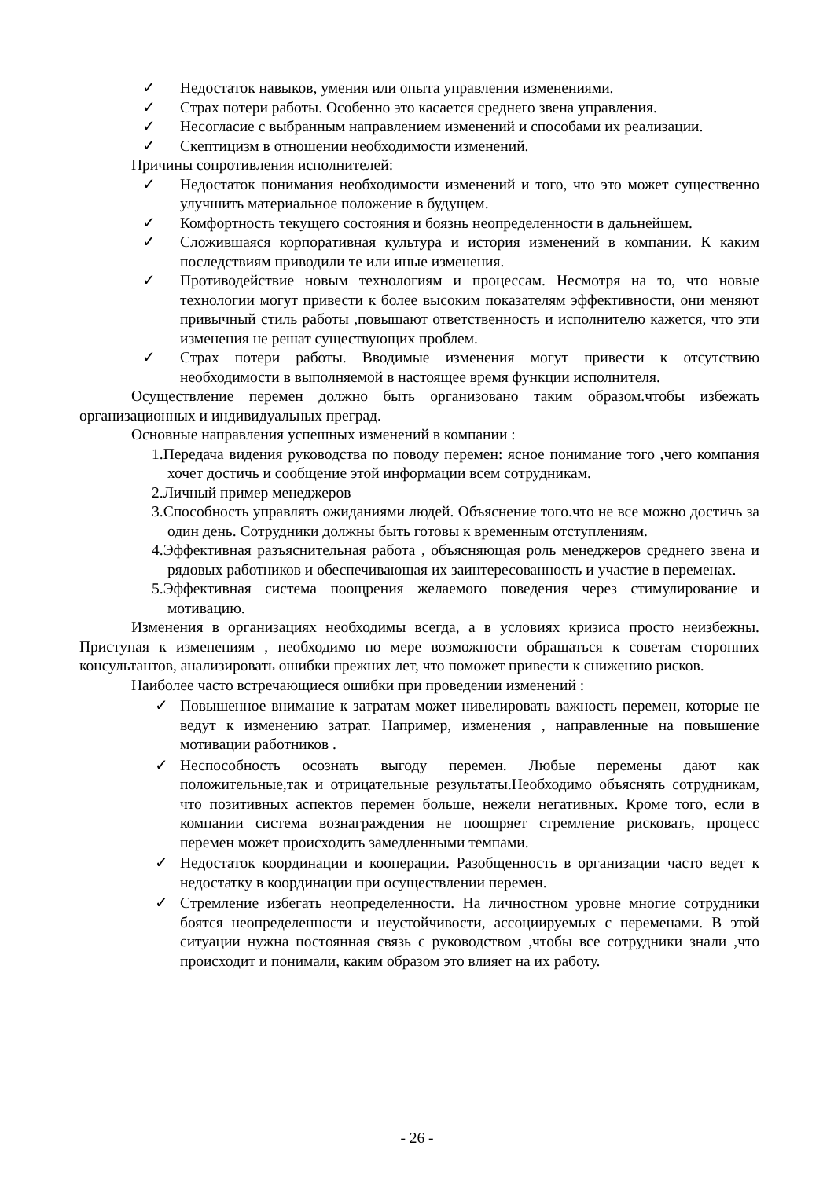✓ Недостаток навыков, умения или опыта управления изменениями.
✓ Страх потери работы. Особенно это касается среднего звена управления.
✓ Несогласие с выбранным направлением изменений и способами их реализации.
✓ Скептицизм в отношении необходимости изменений.
Причины сопротивления исполнителей:
✓ Недостаток понимания необходимости изменений и того, что это может существенно улучшить материальное положение в будущем.
✓ Комфортность текущего состояния и боязнь неопределенности в дальнейшем.
✓ Сложившаяся корпоративная культура и история изменений в компании. К каким последствиям приводили те или иные изменения.
✓ Противодействие новым технологиям и процессам. Несмотря на то, что новые технологии могут привести к более высоким показателям эффективности, они меняют привычный стиль работы ,повышают ответственность и исполнителю кажется, что эти изменения не решат существующих проблем.
✓ Страх потери работы. Вводимые изменения могут привести к отсутствию необходимости в выполняемой в настоящее время функции исполнителя.
Осуществление перемен должно быть организовано таким образом.чтобы избежать организационных и индивидуальных преград.
Основные направления успешных изменений в компании :
1.Передача видения руководства по поводу перемен: ясное понимание того ,чего компания хочет достичь и сообщение этой информации всем сотрудникам.
2.Личный пример менеджеров
3.Способность управлять ожиданиями людей. Объяснение того.что не все можно достичь за один день. Сотрудники должны быть готовы к временным отступлениям.
4.Эффективная разъяснительная работа , объясняющая роль менеджеров среднего звена и рядовых работников и обеспечивающая их заинтересованность и участие в переменах.
5.Эффективная система поощрения желаемого поведения через стимулирование и мотивацию.
Изменения в организациях необходимы всегда, а в условиях кризиса просто неизбежны. Приступая к изменениям , необходимо по мере возможности обращаться к советам сторонних консультантов, анализировать ошибки прежних лет, что поможет привести к снижению рисков.
Наиболее часто встречающиеся ошибки при проведении изменений :
✓ Повышенное внимание к затратам может нивелировать важность перемен, которые не ведут к изменению затрат. Например, изменения , направленные на повышение мотивации работников .
✓ Неспособность осознать выгоду перемен. Любые перемены дают как положительные,так и отрицательные результаты.Необходимо объяснять сотрудникам, что позитивных аспектов перемен больше, нежели негативных. Кроме того, если в компании система вознаграждения не поощряет стремление рисковать, процесс перемен может происходить замедленными темпами.
✓ Недостаток координации и кооперации. Разобщенность в организации часто ведет к недостатку в координации при осуществлении перемен.
✓ Стремление избегать неопределенности. На личностном уровне многие сотрудники боятся неопределенности и неустойчивости, ассоциируемых с переменами. В этой ситуации нужна постоянная связь с руководством ,чтобы все сотрудники знали ,что происходит и понимали, каким образом это влияет на их работу.
- 26 -